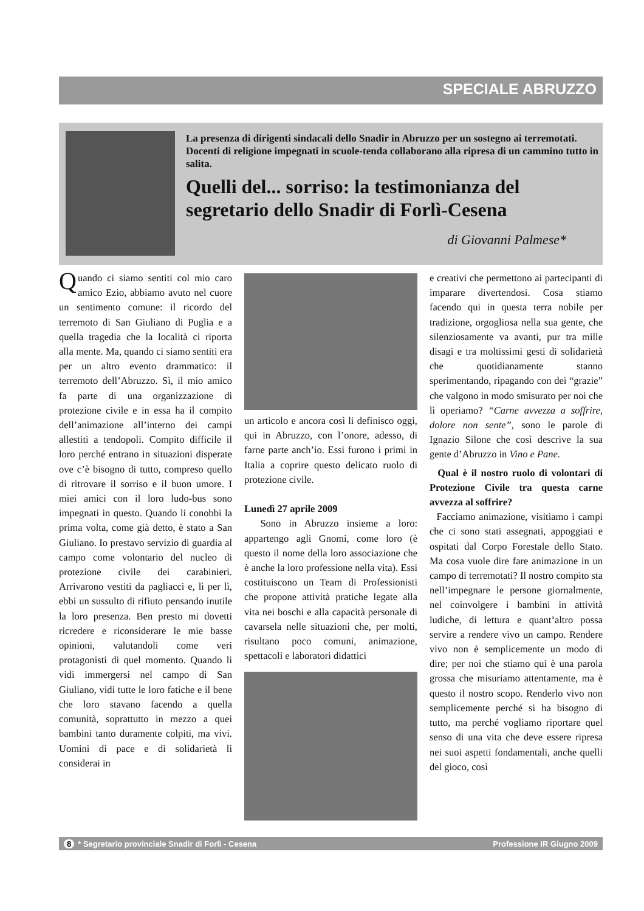SPECIALE ABRUZZO
La presenza di dirigenti sindacali dello Snadir in Abruzzo per un sostegno ai terremotati. Docenti di religione impegnati in scuole-tenda collaborano alla ripresa di un cammino tutto in salita.
Quelli del... sorriso: la testimonianza del segretario dello Snadir di Forlì-Cesena
di Giovanni Palmese*
Quando ci siamo sentiti col mio caro amico Ezio, abbiamo avuto nel cuore un sentimento comune: il ricordo del terremoto di San Giuliano di Puglia e a quella tragedia che la località ci riporta alla mente. Ma, quando ci siamo sentiti era per un altro evento drammatico: il terremoto dell’Abruzzo. Sì, il mio amico fa parte di una organizzazione di protezione civile e in essa ha il compito dell’animazione all’interno dei campi allestiti a tendopoli. Compito difficile il loro perché entrano in situazioni disperate ove c’è bisogno di tutto, compreso quello di ritrovare il sorriso e il buon umore. I miei amici con il loro ludo-bus sono impegnati in questo. Quando li conobbi la prima volta, come già detto, è stato a San Giuliano. Io prestavo servizio di guardia al campo come volontario del nucleo di protezione civile dei carabinieri. Arrivarono vestiti da pagliacci e, lì per lì, ebbi un sussulto di rifiuto pensando inutile la loro presenza. Ben presto mi dovetti ricredere e riconsiderare le mie basse opinioni, valutandoli come veri protagonisti di quel momento. Quando li vidi immergersi nel campo di San Giuliano, vidi tutte le loro fatiche e il bene che loro stavano facendo a quella comunità, soprattutto in mezzo a quei bambini tanto duramente colpiti, ma vivi. Uomini di pace e di solidarietà li considerai in
un articolo e ancora così li definisco oggi, qui in Abruzzo, con l’onore, adesso, di farne parte anch’io. Essi furono i primi in Italia a coprire questo delicato ruolo di protezione civile.
Lunedì 27 aprile 2009
Sono in Abruzzo insieme a loro: appartengo agli Gnomi, come loro (è questo il nome della loro associazione che è anche la loro professione nella vita). Essi costituiscono un Team di Professionisti che propone attività pratiche legate alla vita nei boschi e alla capacità personale di cavarsela nelle situazioni che, per molti, risultano poco comuni, animazione, spettacoli e laboratori didattici
e creativi che permettono ai partecipanti di imparare divertendosi. Cosa stiamo facendo qui in questa terra nobile per tradizione, orgogliosa nella sua gente, che silenziosamente va avanti, pur tra mille disagi e tra moltissimi gesti di solidarietà che quotidianamente stanno sperimentando, ripagando con dei “grazie” che valgono in modo smisurato per noi che lì operiamo? “Carne avvezza a soffrire, dolore non sente”, sono le parole di Ignazio Silone che così descrive la sua gente d’Abruzzo in Vino e Pane.
Qual è il nostro ruolo di volontari di Protezione Civile tra questa carne avvezza al soffrire?
Facciamo animazione, visitiamo i campi che ci sono stati assegnati, appoggiati e ospitati dal Corpo Forestale dello Stato. Ma cosa vuole dire fare animazione in un campo di terremotati? Il nostro compito sta nell’impegnare le persone giornalmente, nel coinvolgere i bambini in attività ludiche, di lettura e quant’altro possa servire a rendere vivo un campo. Rendere vivo non è semplicemente un modo di dire; per noi che stiamo qui è una parola grossa che misuriamo attentamente, ma è questo il nostro scopo. Renderlo vivo non semplicemente perché si ha bisogno di tutto, ma perché vogliamo riportare quel senso di una vita che deve essere ripresa nei suoi aspetti fondamentali, anche quelli del gioco, così
8 * Segretario provinciale Snadir di Forlì - Cesena Professione IR Giugno 2009